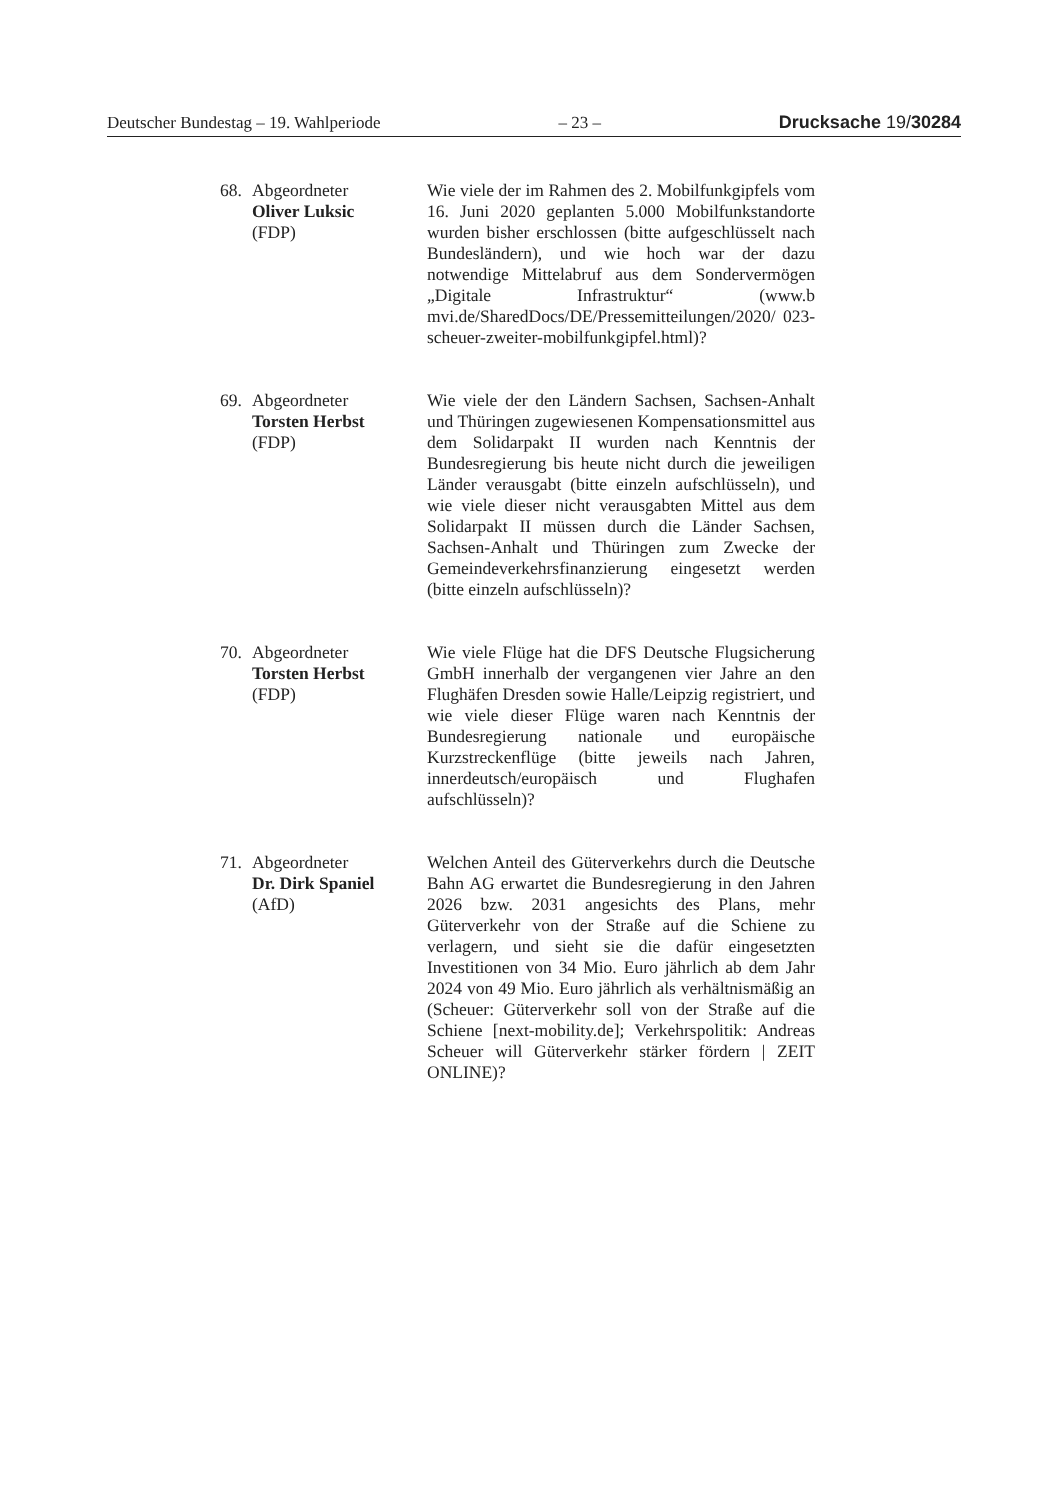Deutscher Bundestag – 19. Wahlperiode – 23 – Drucksache 19/30284
68. Abgeordneter
Oliver Luksic
(FDP)
Wie viele der im Rahmen des 2. Mobilfunkgipfels vom 16. Juni 2020 geplanten 5.000 Mobilfunk­standorte wurden bisher erschlossen (bitte aufge­schlüsselt nach Bundesländern), und wie hoch war der dazu notwendige Mittelabruf aus dem Sondervermögen „Digitale Infrastruktur“ (www.b mvi.de/SharedDocs/DE/Pressemitteilungen/2020/ 023-scheuer-zweiter-mobilfunkgipfel.html)?
69. Abgeordneter
Torsten Herbst
(FDP)
Wie viele der den Ländern Sachsen, Sachsen-Anhalt und Thüringen zugewiesenen Kompensati­onsmittel aus dem Solidarpakt II wurden nach Kenntnis der Bundesregierung bis heute nicht durch die jeweiligen Länder verausgabt (bitte ein­zeln aufschlüsseln), und wie viele dieser nicht verausgabten Mittel aus dem Solidarpakt II müs­sen durch die Länder Sachsen, Sachsen-Anhalt und Thüringen zum Zwecke der Gemeindever­kehrsfinanzierung eingesetzt werden (bitte einzeln aufschlüsseln)?
70. Abgeordneter
Torsten Herbst
(FDP)
Wie viele Flüge hat die DFS Deutsche Flugsiche­rung GmbH innerhalb der vergangenen vier Jahre an den Flughäfen Dresden sowie Halle/Leipzig registriert, und wie viele dieser Flüge waren nach Kenntnis der Bundesregierung nationale und eu­ropäische Kurzstreckenflüge (bitte jeweils nach Jahren, innerdeutsch/europäisch und Flughafen aufschlüsseln)?
71. Abgeordneter
Dr. Dirk Spaniel
(AfD)
Welchen Anteil des Güterverkehrs durch die Deutsche Bahn AG erwartet die Bundesregierung in den Jahren 2026 bzw. 2031 angesichts des Plans, mehr Güterverkehr von der Straße auf die Schiene zu verlagern, und sieht sie die dafür ein­gesetzten Investitionen von 34 Mio. Euro jährlich ab dem Jahr 2024 von 49 Mio. Euro jährlich als verhältnismäßig an (Scheuer: Güterverkehr soll von der Straße auf die Schiene [next-mobility.de]; Verkehrspolitik: Andreas Scheuer will Güterver­kehr stärker fördern | ZEIT ONLINE)?